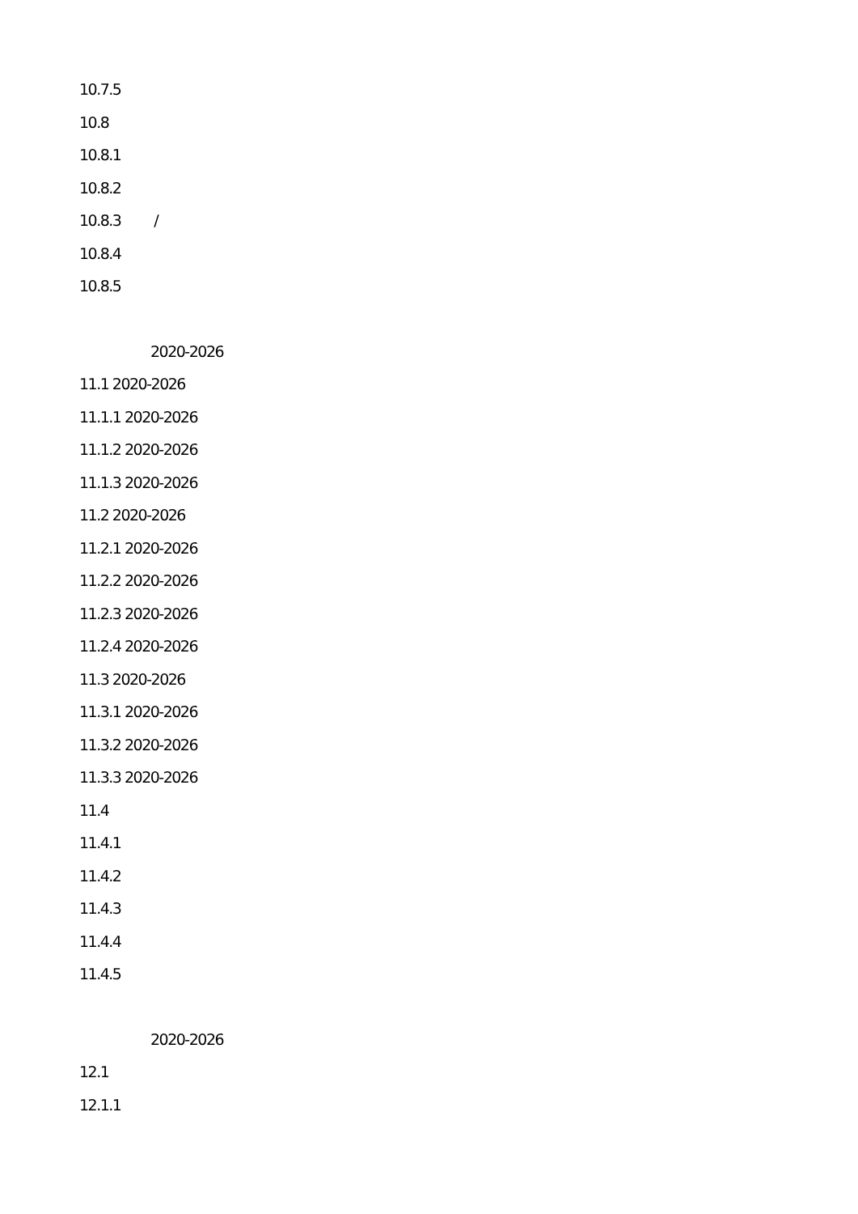10.7.5
10.8
10.8.1
10.8.2
10.8.3 /
10.8.4
10.8.5
2020-2026
11.1 2020-2026
11.1.1 2020-2026
11.1.2 2020-2026
11.1.3 2020-2026
11.2 2020-2026
11.2.1 2020-2026
11.2.2 2020-2026
11.2.3 2020-2026
11.2.4 2020-2026
11.3 2020-2026
11.3.1 2020-2026
11.3.2 2020-2026
11.3.3 2020-2026
11.4
11.4.1
11.4.2
11.4.3
11.4.4
11.4.5
2020-2026
12.1
12.1.1